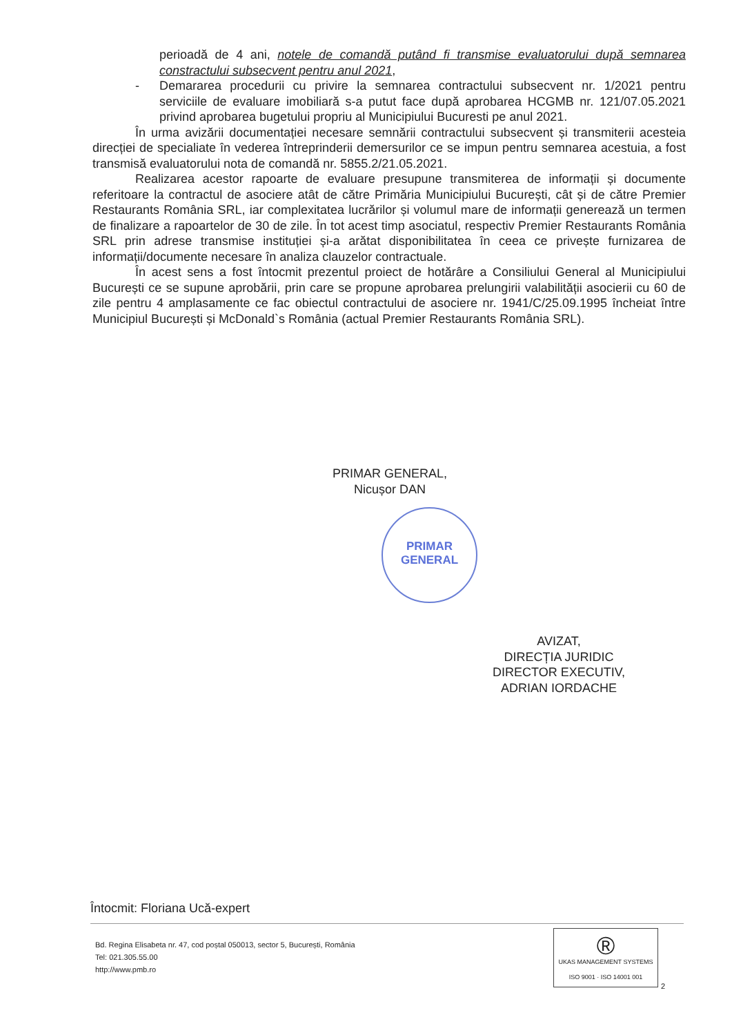perioadă de 4 ani, notele de comandă putând fi transmise evaluatorului după semnarea constractului subsecvent pentru anul 2021,
- Demararea procedurii cu privire la semnarea contractului subsecvent nr. 1/2021 pentru serviciile de evaluare imobiliară s-a putut face după aprobarea HCGMB nr. 121/07.05.2021 privind aprobarea bugetului propriu al Municipiului Bucuresti pe anul 2021.
În urma avizării documentației necesare semnării contractului subsecvent și transmiterii acesteia direcției de specialiate în vederea întreprinderii demersurilor ce se impun pentru semnarea acestuia, a fost transmisă evaluatorului nota de comandă nr. 5855.2/21.05.2021.
Realizarea acestor rapoarte de evaluare presupune transmiterea de informații și documente referitoare la contractul de asociere atât de către Primăria Municipiului București, cât și de către Premier Restaurants România SRL, iar complexitatea lucrărilor și volumul mare de informații generează un termen de finalizare a rapoartelor de 30 de zile. În tot acest timp asociatul, respectiv Premier Restaurants România SRL prin adrese transmise instituției și-a arătat disponibilitatea în ceea ce privește furnizarea de informații/documente necesare în analiza clauzelor contractuale.
În acest sens a fost întocmit prezentul proiect de hotărâre a Consiliului General al Municipiului București ce se supune aprobării, prin care se propune aprobarea prelungirii valabilității asocierii cu 60 de zile pentru 4 amplasamente ce fac obiectul contractului de asociere nr. 1941/C/25.09.1995 încheiat între Municipiul București și McDonald`s România (actual Premier Restaurants România SRL).
PRIMAR GENERAL,
Nicușor DAN
PRIMAR
GENERAL
AVIZAT,
DIRECȚIA JURIDIC
DIRECTOR EXECUTIV,
ADRIAN IORDACHE
Întocmit: Floriana Ucă-expert
Bd. Regina Elisabeta nr. 47, cod poștal 050013, sector 5, București, România
Tel: 021.305.55.00
http://www.pmb.ro
®
UKAS MANAGEMENT SYSTEMS
ISO 9001 · ISO 14001 001
2